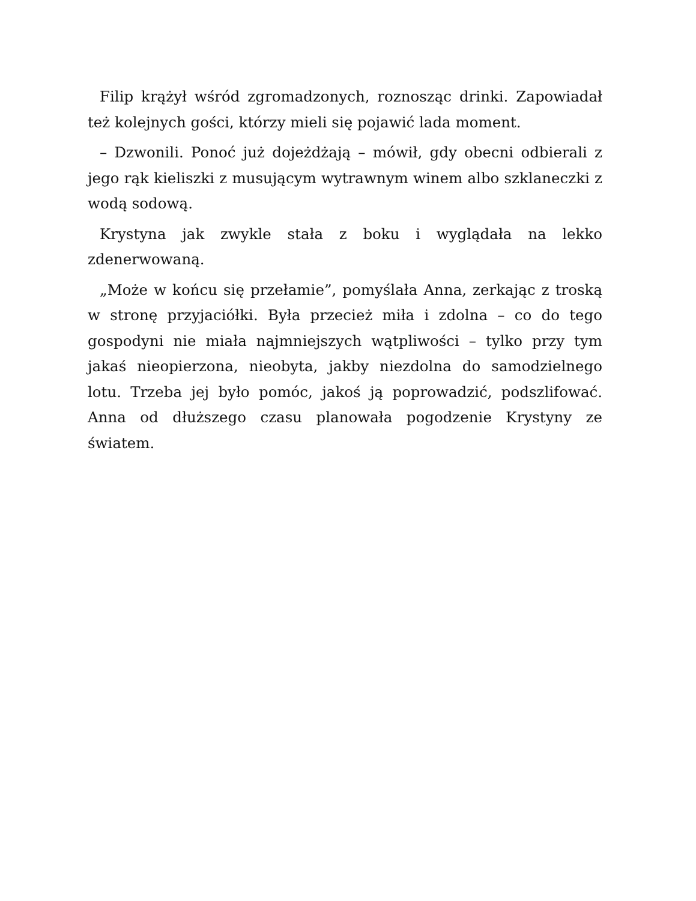Filip krążył wśród zgromadzonych, roznosząc drinki. Zapowiadał też kolejnych gości, którzy mieli się pojawić lada moment.
– Dzwonili. Ponoć już dojeżdżają – mówił, gdy obecni odbierali z jego rąk kieliszki z musującym wytrawnym winem albo szklaneczki z wodą sodową.
Krystyna jak zwykle stała z boku i wyglądała na lekko zdenerwowaną.
„Może w końcu się przełamie”, pomyślała Anna, zerkając z troską w stronę przyjaciółki. Była przecież miła i zdolna – co do tego gospodyni nie miała najmniejszych wątpliwości – tylko przy tym jakaś nieopierzona, nieobyta, jakby niezdolna do samodzielnego lotu. Trzeba jej było pomóc, jakoś ją poprowadzić, podszlifować. Anna od dłuższego czasu planowała pogodzenie Krystyny ze światem.